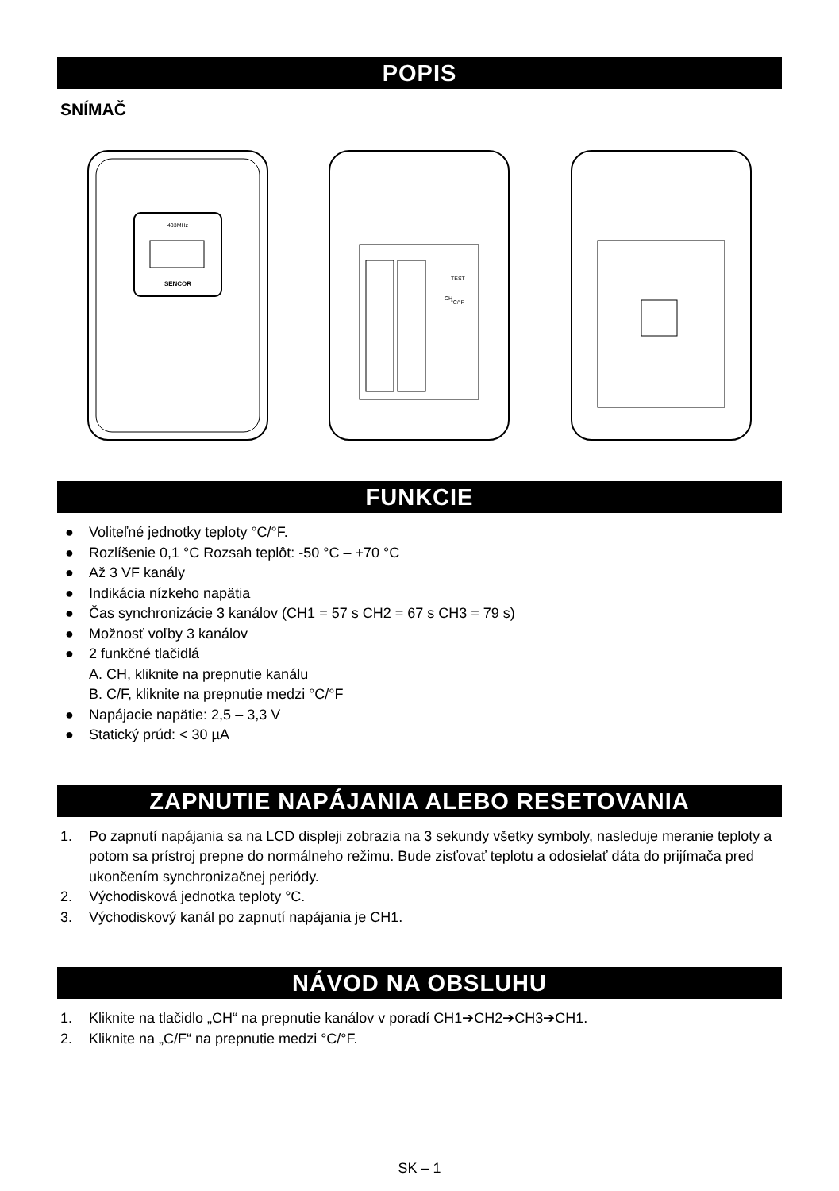POPIS
SNÍMAČ
SENCOR
433MHz
TEST
°C/°F
CH
FUNKCIE
● Voliteľné jednotky teploty °C/°F.
● Rozlíšenie 0,1 °C Rozsah teplôt: -50 °C – +70 °C
● Až 3 VF kanály
● Indikácia nízkeho napätia
● Čas synchronizácie 3 kanálov (CH1 = 57 s CH2 = 67 s CH3 = 79 s)
● Možnosť voľby 3 kanálov
● 2 funkčné tlačidlá
A. CH, kliknite na prepnutie kanálu
B. C/F, kliknite na prepnutie medzi °C/°F
● Napájacie napätie: 2,5 – 3,3 V
● Statický prúd: < 30 µA
ZAPNUTIE NAPÁJANIA ALEBO RESETOVANIA
1. Po zapnutí napájania sa na LCD displeji zobrazia na 3 sekundy všetky symboly, nasleduje meranie teploty a potom sa prístroj prepne do normálneho režimu. Bude zisťovať teplotu a odosielať dáta do prijímača pred ukončením synchronizačnej periódy.
2. Východisková jednotka teploty °C.
3. Východiskový kanál po zapnutí napájania je CH1.
NÁVOD NA OBSLUHU
1. Kliknite na tlačidlo „CH“ na prepnutie kanálov v poradí CH1➔CH2➔CH3➔CH1.
2. Kliknite na „C/F“ na prepnutie medzi °C/°F.
SK – 1